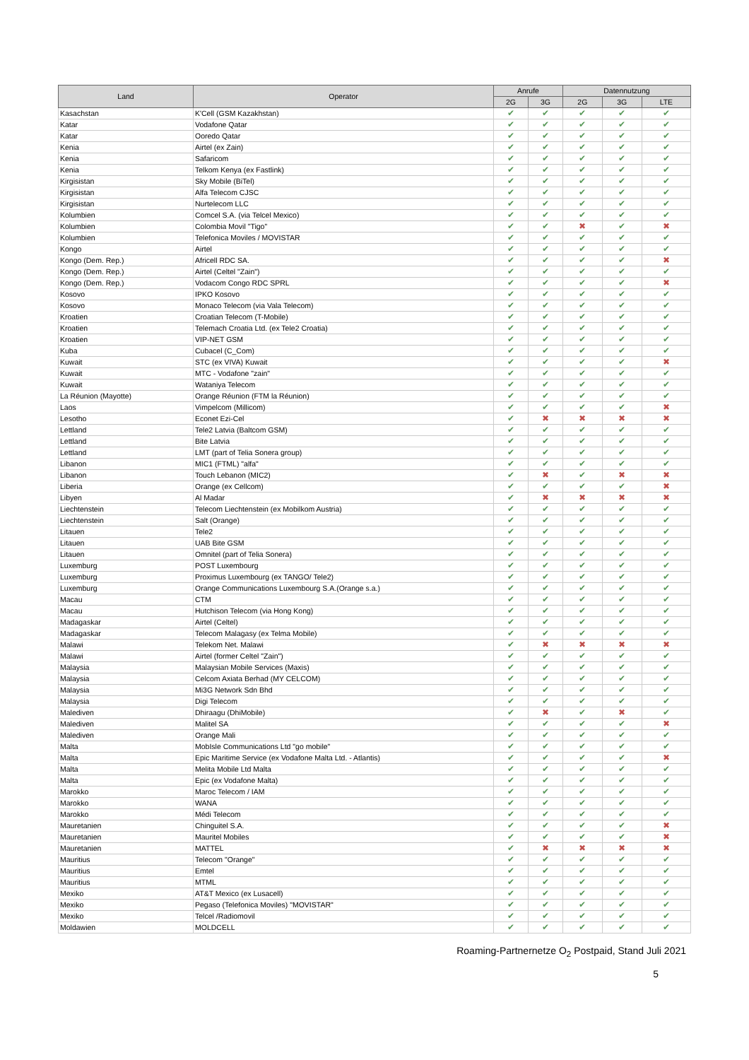| Land | Operator | Anrufe | | Datennutzung | | |
| --- | --- | --- | --- | --- | --- | --- |
| | | 2G | 3G | 2G | 3G | LTE |
| Kasachstan | K'Cell (GSM Kazakhstan) | ✔ | ✔ | ✔ | ✔ | ✔ |
| Katar | Vodafone Qatar | ✔ | ✔ | ✔ | ✔ | ✔ |
| Katar | Ooredo Qatar | ✔ | ✔ | ✔ | ✔ | ✔ |
| Kenia | Airtel (ex Zain) | ✔ | ✔ | ✔ | ✔ | ✔ |
| Kenia | Safaricom | ✔ | ✔ | ✔ | ✔ | ✔ |
| Kenia | Telkom Kenya (ex Fastlink) | ✔ | ✔ | ✔ | ✔ | ✔ |
| Kirgisistan | Sky Mobile (BiTel) | ✔ | ✔ | ✔ | ✔ | ✔ |
| Kirgisistan | Alfa Telecom CJSC | ✔ | ✔ | ✔ | ✔ | ✔ |
| Kirgisistan | Nurtelecom LLC | ✔ | ✔ | ✔ | ✔ | ✔ |
| Kolumbien | Comcel S.A. (via Telcel Mexico) | ✔ | ✔ | ✔ | ✔ | ✔ |
| Kolumbien | Colombia Movil "Tigo" | ✔ | ✔ | ✖ | ✔ | ✖ |
| Kolumbien | Telefonica Moviles / MOVISTAR | ✔ | ✔ | ✔ | ✔ | ✔ |
| Kongo | Airtel | ✔ | ✔ | ✔ | ✔ | ✔ |
| Kongo (Dem. Rep.) | Africell RDC SA. | ✔ | ✔ | ✔ | ✔ | ✖ |
| Kongo (Dem. Rep.) | Airtel (Celtel "Zain") | ✔ | ✔ | ✔ | ✔ | ✔ |
| Kongo (Dem. Rep.) | Vodacom Congo RDC SPRL | ✔ | ✔ | ✔ | ✔ | ✖ |
| Kosovo | IPKO Kosovo | ✔ | ✔ | ✔ | ✔ | ✔ |
| Kosovo | Monaco Telecom (via Vala Telecom) | ✔ | ✔ | ✔ | ✔ | ✔ |
| Kroatien | Croatian Telecom (T-Mobile) | ✔ | ✔ | ✔ | ✔ | ✔ |
| Kroatien | Telemach Croatia Ltd. (ex Tele2 Croatia) | ✔ | ✔ | ✔ | ✔ | ✔ |
| Kroatien | VIP-NET GSM | ✔ | ✔ | ✔ | ✔ | ✔ |
| Kuba | Cubacel (C_Com) | ✔ | ✔ | ✔ | ✔ | ✔ |
| Kuwait | STC (ex VIVA) Kuwait | ✔ | ✔ | ✔ | ✔ | ✖ |
| Kuwait | MTC - Vodafone "zain" | ✔ | ✔ | ✔ | ✔ | ✔ |
| Kuwait | Wataniya Telecom | ✔ | ✔ | ✔ | ✔ | ✔ |
| La Réunion (Mayotte) | Orange Réunion (FTM la Réunion) | ✔ | ✔ | ✔ | ✔ | ✔ |
| Laos | Vimpelcom (Millicom) | ✔ | ✔ | ✔ | ✔ | ✖ |
| Lesotho | Econet Ezi-Cel | ✔ | ✖ | ✖ | ✖ | ✖ |
| Lettland | Tele2 Latvia (Baltcom GSM) | ✔ | ✔ | ✔ | ✔ | ✔ |
| Lettland | Bite Latvia | ✔ | ✔ | ✔ | ✔ | ✔ |
| Lettland | LMT (part of Telia Sonera group) | ✔ | ✔ | ✔ | ✔ | ✔ |
| Libanon | MIC1 (FTML) "alfa" | ✔ | ✔ | ✔ | ✔ | ✔ |
| Libanon | Touch Lebanon (MIC2) | ✔ | ✖ | ✔ | ✖ | ✖ |
| Liberia | Orange (ex Cellcom) | ✔ | ✔ | ✔ | ✔ | ✖ |
| Libyen | Al Madar | ✔ | ✖ | ✖ | ✖ | ✖ |
| Liechtenstein | Telecom Liechtenstein (ex Mobilkom Austria) | ✔ | ✔ | ✔ | ✔ | ✔ |
| Liechtenstein | Salt (Orange) | ✔ | ✔ | ✔ | ✔ | ✔ |
| Litauen | Tele2 | ✔ | ✔ | ✔ | ✔ | ✔ |
| Litauen | UAB Bite GSM | ✔ | ✔ | ✔ | ✔ | ✔ |
| Litauen | Omnitel (part of Telia Sonera) | ✔ | ✔ | ✔ | ✔ | ✔ |
| Luxemburg | POST Luxembourg | ✔ | ✔ | ✔ | ✔ | ✔ |
| Luxemburg | Proximus Luxembourg (ex TANGO/ Tele2) | ✔ | ✔ | ✔ | ✔ | ✔ |
| Luxemburg | Orange Communications Luxembourg S.A.(Orange s.a.) | ✔ | ✔ | ✔ | ✔ | ✔ |
| Macau | CTM | ✔ | ✔ | ✔ | ✔ | ✔ |
| Macau | Hutchison Telecom (via Hong Kong) | ✔ | ✔ | ✔ | ✔ | ✔ |
| Madagaskar | Airtel (Celtel) | ✔ | ✔ | ✔ | ✔ | ✔ |
| Madagaskar | Telecom Malagasy (ex Telma Mobile) | ✔ | ✔ | ✔ | ✔ | ✔ |
| Malawi | Telekom Net. Malawi | ✔ | ✖ | ✖ | ✖ | ✖ |
| Malawi | Airtel (former Celtel "Zain") | ✔ | ✔ | ✔ | ✔ | ✔ |
| Malaysia | Malaysian Mobile Services (Maxis) | ✔ | ✔ | ✔ | ✔ | ✔ |
| Malaysia | Celcom Axiata Berhad (MY CELCOM) | ✔ | ✔ | ✔ | ✔ | ✔ |
| Malaysia | Mi3G Network Sdn Bhd | ✔ | ✔ | ✔ | ✔ | ✔ |
| Malaysia | Digi Telecom | ✔ | ✔ | ✔ | ✔ | ✔ |
| Malediven | Dhiraagu (DhiMobile) | ✔ | ✖ | ✔ | ✖ | ✔ |
| Malediven | Malitel SA | ✔ | ✔ | ✔ | ✔ | ✖ |
| Malediven | Orange Mali | ✔ | ✔ | ✔ | ✔ | ✔ |
| Malta | MobIsle Communications Ltd "go mobile" | ✔ | ✔ | ✔ | ✔ | ✔ |
| Malta | Epic Maritime Service (ex Vodafone Malta Ltd. - Atlantis) | ✔ | ✔ | ✔ | ✔ | ✖ |
| Malta | Melita Mobile Ltd Malta | ✔ | ✔ | ✔ | ✔ | ✔ |
| Malta | Epic (ex Vodafone Malta) | ✔ | ✔ | ✔ | ✔ | ✔ |
| Marokko | Maroc Telecom / IAM | ✔ | ✔ | ✔ | ✔ | ✔ |
| Marokko | WANA | ✔ | ✔ | ✔ | ✔ | ✔ |
| Marokko | Médi Telecom | ✔ | ✔ | ✔ | ✔ | ✔ |
| Mauretanien | Chinguitel S.A. | ✔ | ✔ | ✔ | ✔ | ✖ |
| Mauretanien | Mauritel Mobiles | ✔ | ✔ | ✔ | ✔ | ✖ |
| Mauretanien | MATTEL | ✔ | ✖ | ✖ | ✖ | ✖ |
| Mauritius | Telecom "Orange" | ✔ | ✔ | ✔ | ✔ | ✔ |
| Mauritius | Emtel | ✔ | ✔ | ✔ | ✔ | ✔ |
| Mauritius | MTML | ✔ | ✔ | ✔ | ✔ | ✔ |
| Mexiko | AT&T Mexico (ex Lusacell) | ✔ | ✔ | ✔ | ✔ | ✔ |
| Mexiko | Pegaso (Telefonica Moviles) "MOVISTAR" | ✔ | ✔ | ✔ | ✔ | ✔ |
| Mexiko | Telcel /Radiomovil | ✔ | ✔ | ✔ | ✔ | ✔ |
| Moldawien | MOLDCELL | ✔ | ✔ | ✔ | ✔ | ✔ |
Roaming-Partnernetze O<sub>2</sub> Postpaid, Stand Juli 2021
5